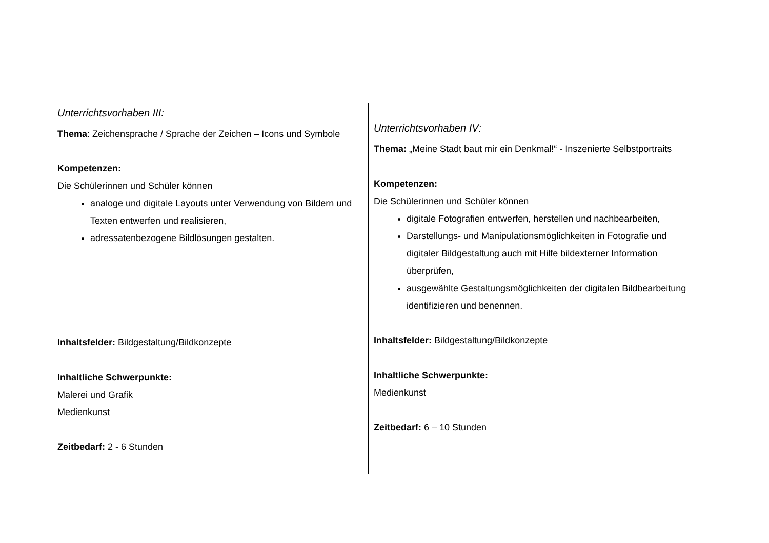| Unterrichtsvorhaben III: Thema : Zeichensprache / Sprache der Zeichen – Icons und Symbole Kompetenzen: Die Schülerinnen und Schüler können analoge und digitale Layouts unter Verwendung von Bildern und Texten entwerfen und realisieren, adressatenbezogene Bildlösungen gestalten. Inhaltsfelder: Bildgestaltung/Bildkonzepte Inhaltliche Schwerpunkte: Malerei und Grafik Medienkunst Zeitbedarf: 2 - 6 Stunden | Unterrichtsvorhaben IV: Thema: „Meine Stadt baut mir ein Denkmal!“ - Inszenierte Selbstportraits Kompetenzen: Die Schülerinnen und Schüler können digitale Fotografien entwerfen, herstellen und nachbearbeiten, Darstellungs- und Manipulationsmöglichkeiten in Fotografie und digitaler Bildgestaltung auch mit Hilfe bildexterner Information überprüfen, ausgewählte Gestaltungsmöglichkeiten der digitalen Bildbearbeitung identifizieren und benennen. Inhaltsfelder: Bildgestaltung/Bildkonzepte Inhaltliche Schwerpunkte: Medienkunst Zeitbedarf: 6 – 10 Stunden |